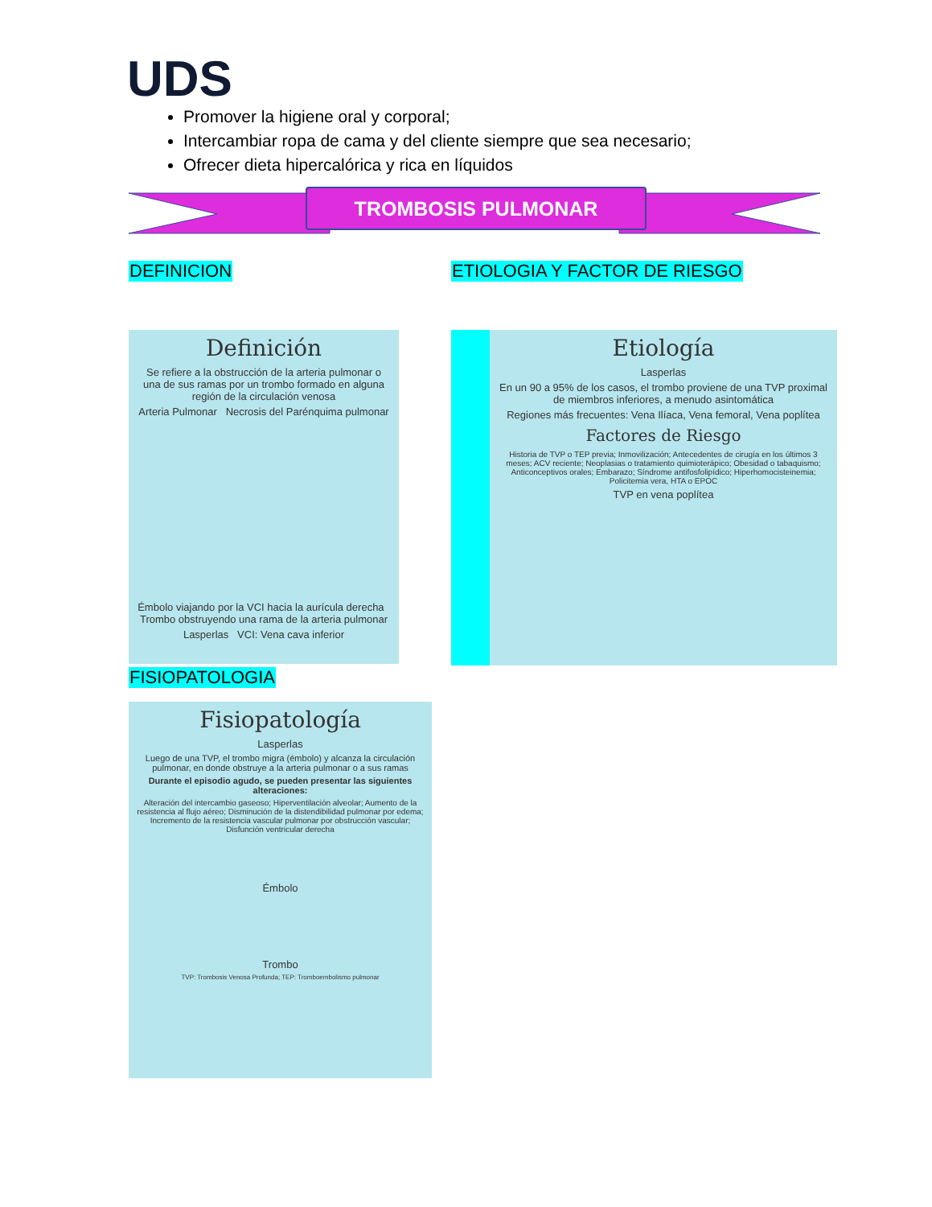UDS
Promover la higiene oral y corporal;
Intercambiar ropa de cama y del cliente siempre que sea necesario;
Ofrecer dieta hipercalórica y rica en líquidos
TROMBOSIS PULMONAR
DEFINICION ETIOLOGIA Y FACTOR DE RIESGO
Definición
Se refiere a la obstrucción de la arteria pulmonar o una de sus ramas por un trombo formado en alguna región de la circulación venosa
Arteria Pulmonar Necrosis del Parénquima pulmonar
Émbolo viajando por la VCI hacia la aurícula derecha Trombo obstruyendo una rama de la arteria pulmonar
Lasperlas VCI: Vena cava inferior
Etiología
Lasperlas
En un 90 a 95% de los casos, el trombo proviene de una TVP proximal de miembros inferiores, a menudo asintomática
Regiones más frecuentes: Vena Ilíaca, Vena femoral, Vena poplítea
Factores de Riesgo
Historia de TVP o TEP previa; Inmovilización; Antecedentes de cirugía en los últimos 3 meses; ACV reciente; Neoplasias o tratamiento quimioterápico; Obesidad o tabaquismo; Anticonceptivos orales; Embarazo; Síndrome antifosfolipídico; Hiperhomocisteinemia; Policitemia vera, HTA o EPOC
TVP en vena poplítea
FISIOPATOLOGIA
Fisiopatología
Lasperlas
Luego de una TVP, el trombo migra (émbolo) y alcanza la circulación pulmonar, en donde obstruye a la arteria pulmonar o a sus ramas
Durante el episodio agudo, se pueden presentar las siguientes alteraciones:
Alteración del intercambio gaseoso; Hiperventilación alveolar; Aumento de la resistencia al flujo aéreo; Disminución de la distendibilidad pulmonar por edema; Incremento de la resistencia vascular pulmonar por obstrucción vascular; Disfunción ventricular derecha
Émbolo
Trombo
TVP: Trombosis Venosa Profunda; TEP: Tromboembolismo pulmonar